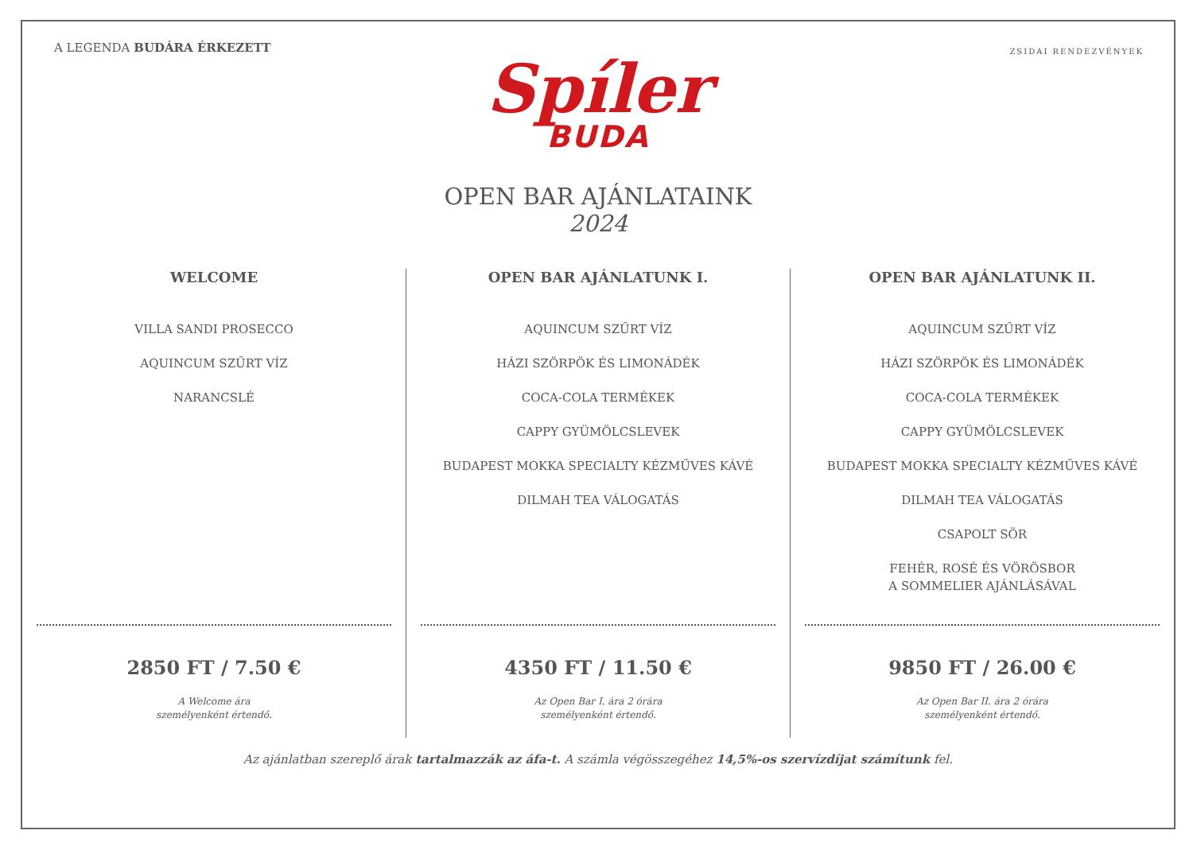A LEGENDA BUDÁRA ÉRKEZETT
ZSIDAI RENDEZVÉNYEK
Spíler
BUDA
OPEN BAR AJÁNLATAINK
2024
WELCOME
VILLA SANDI PROSECCO
AQUINCUM SZŰRT VÍZ
NARANCSLÉ
2850 FT / 7.50 €
A Welcome ára
személyenként értendő.
OPEN BAR AJÁNLATUNK I.
AQUINCUM SZŰRT VÍZ
HÁZI SZÖRPÖK ÉS LIMONÁDÉK
COCA-COLA TERMÉKEK
CAPPY GYÜMÖLCSLEVEK
BUDAPEST MOKKA SPECIALTY KÉZMŰVES KÁVÉ
DILMAH TEA VÁLOGATÁS
4350 FT / 11.50 €
Az Open Bar I. ára 2 órára
személyenként értendő.
OPEN BAR AJÁNLATUNK II.
AQUINCUM SZŰRT VÍZ
HÁZI SZÖRPÖK ÉS LIMONÁDÉK
COCA-COLA TERMÉKEK
CAPPY GYÜMÖLCSLEVEK
BUDAPEST MOKKA SPECIALTY KÉZMŰVES KÁVÉ
DILMAH TEA VÁLOGATÁS
CSAPOLT SÖR
FEHÉR, ROSÉ ÉS VÖRÖSBOR
A SOMMELIER AJÁNLÁSÁVAL
9850 FT / 26.00 €
Az Open Bar II. ára 2 órára
személyenként értendő.
Az ajánlatban szereplő árak tartalmazzák az áfa-t. A számla végösszegéhez 14,5%-os szervízdíjat számítunk fel.